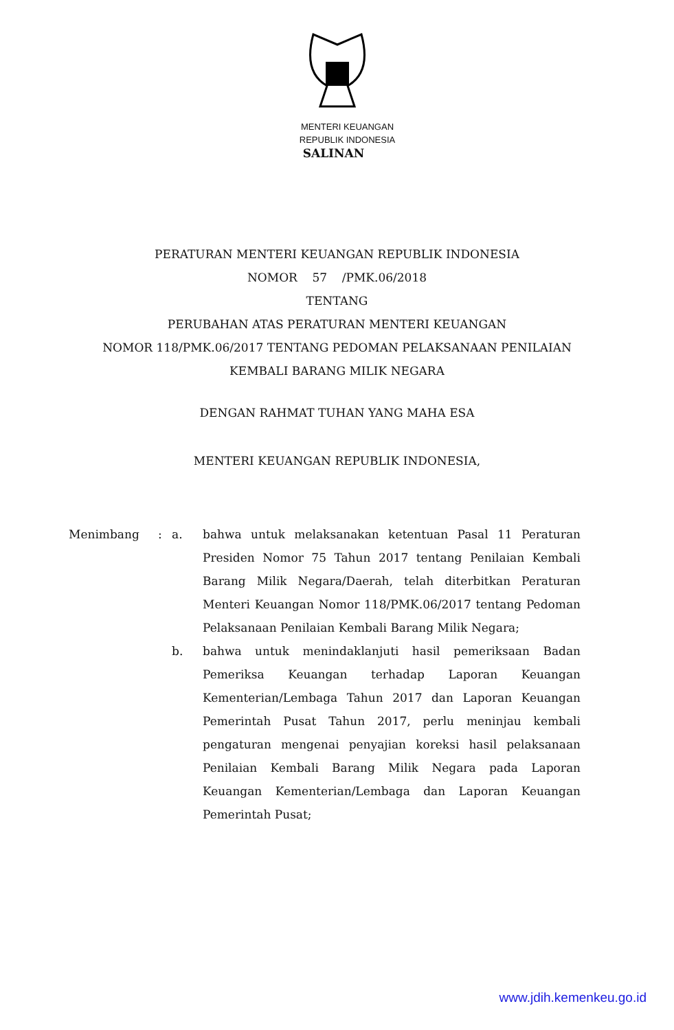MENTERI KEUANGAN
REPUBLIK INDONESIA
SALINAN
PERATURAN MENTERI KEUANGAN REPUBLIK INDONESIA
NOMOR 57 /PMK.06/2018
TENTANG
PERUBAHAN ATAS PERATURAN MENTERI KEUANGAN
NOMOR 118/PMK.06/2017 TENTANG PEDOMAN PELAKSANAAN PENILAIAN
KEMBALI BARANG MILIK NEGARA
DENGAN RAHMAT TUHAN YANG MAHA ESA
MENTERI KEUANGAN REPUBLIK INDONESIA,
Menimbang : a. bahwa untuk melaksanakan ketentuan Pasal 11 Peraturan Presiden Nomor 75 Tahun 2017 tentang Penilaian Kembali Barang Milik Negara/Daerah, telah diterbitkan Peraturan Menteri Keuangan Nomor 118/PMK.06/2017 tentang Pedoman Pelaksanaan Penilaian Kembali Barang Milik Negara;
b. bahwa untuk menindaklanjuti hasil pemeriksaan Badan Pemeriksa Keuangan terhadap Laporan Keuangan Kementerian/Lembaga Tahun 2017 dan Laporan Keuangan Pemerintah Pusat Tahun 2017, perlu meninjau kembali pengaturan mengenai penyajian koreksi hasil pelaksanaan Penilaian Kembali Barang Milik Negara pada Laporan Keuangan Kementerian/Lembaga dan Laporan Keuangan Pemerintah Pusat;
www.jdih.kemenkeu.go.id